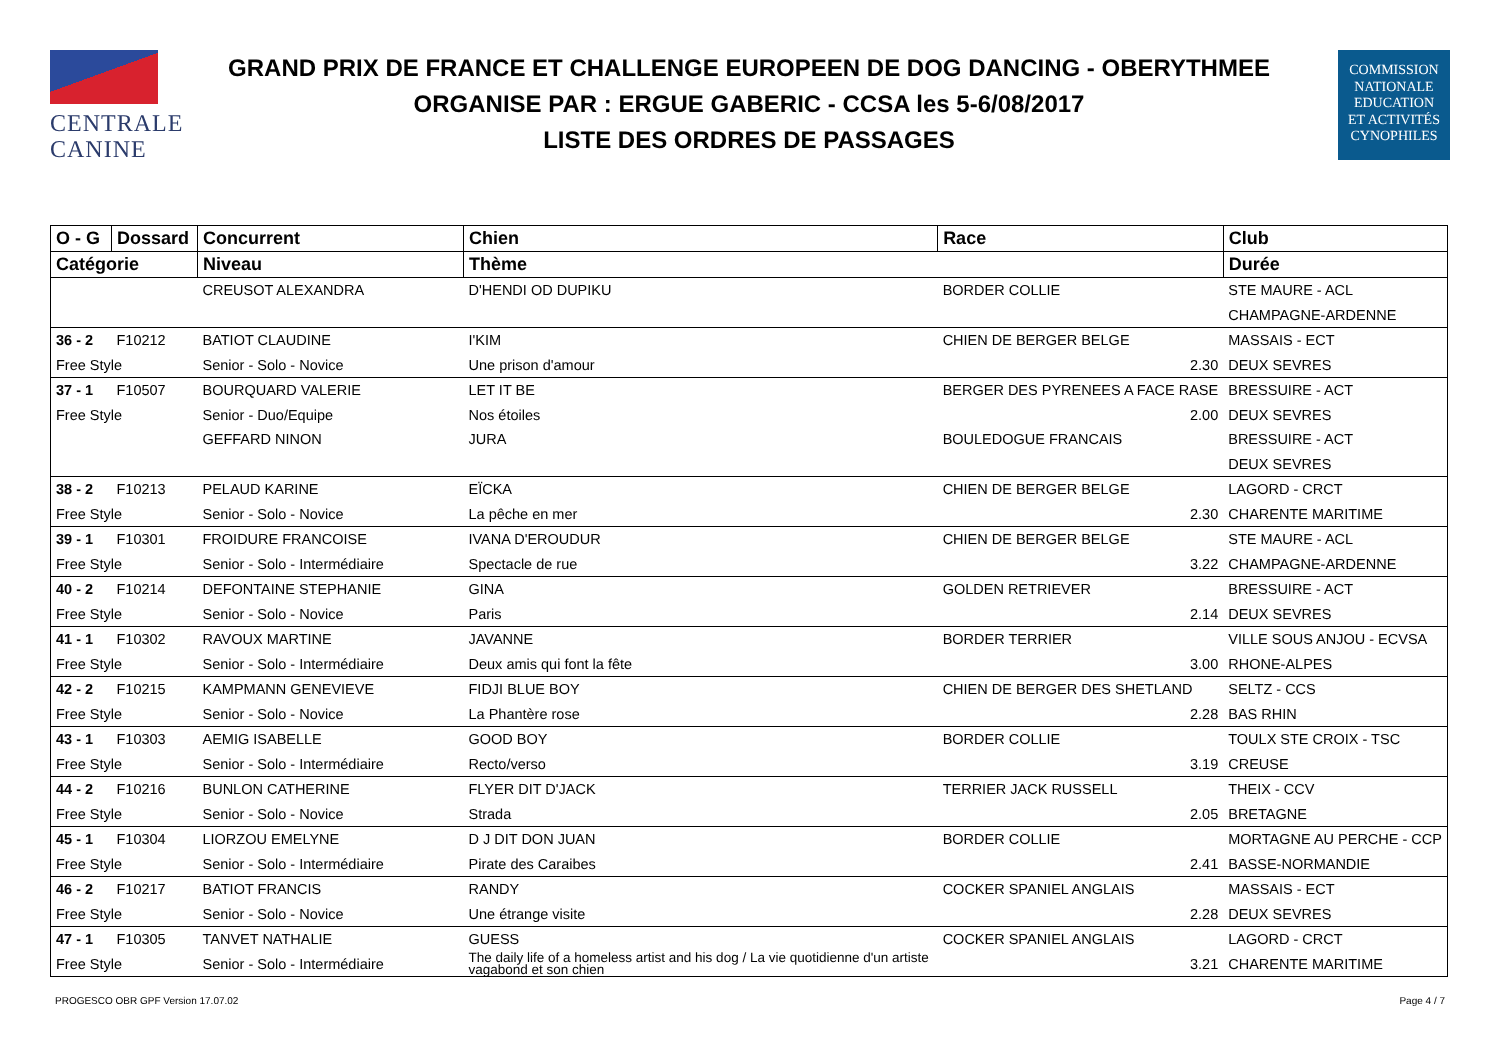CENTRALE
CANINE
GRAND PRIX DE FRANCE ET CHALLENGE EUROPEEN DE DOG DANCING - OBERYTHMEE
ORGANISE PAR : ERGUE GABERIC - CCSA les 5-6/08/2017
LISTE DES ORDRES DE PASSAGES
COMMISSION
NATIONALE
EDUCATION
ET ACTIVITÉS
CYNOPHILES
| O - G | Dossard | Concurrent | Chien | Race | | Club |
| --- | --- | --- | --- | --- | --- | --- |
| Catégorie | | Niveau | Thème | | | Durée |
| | | CREUSOT ALEXANDRA | D'HENDI OD DUPIKU | BORDER COLLIE | | STE MAURE - ACL |
| | | | | | | CHAMPAGNE-ARDENNE |
| 36 - 2 | F10212 | BATIOT CLAUDINE | I'KIM | CHIEN DE BERGER BELGE | | MASSAIS - ECT |
| Free Style | | Senior - Solo - Novice | Une prison d'amour | | 2.30 | DEUX SEVRES |
| 37 - 1 | F10507 | BOURQUARD VALERIE | LET IT BE | BERGER DES PYRENEES A FACE RASE | | BRESSUIRE - ACT |
| Free Style | | Senior - Duo/Equipe | Nos étoiles | | 2.00 | DEUX SEVRES |
| | | GEFFARD NINON | JURA | BOULEDOGUE FRANCAIS | | BRESSUIRE - ACT |
| | | | | | | DEUX SEVRES |
| 38 - 2 | F10213 | PELAUD KARINE | EÏCKA | CHIEN DE BERGER BELGE | | LAGORD - CRCT |
| Free Style | | Senior - Solo - Novice | La pêche en mer | | 2.30 | CHARENTE MARITIME |
| 39 - 1 | F10301 | FROIDURE FRANCOISE | IVANA D'EROUDUR | CHIEN DE BERGER BELGE | | STE MAURE - ACL |
| Free Style | | Senior - Solo - Intermédiaire | Spectacle de rue | | 3.22 | CHAMPAGNE-ARDENNE |
| 40 - 2 | F10214 | DEFONTAINE STEPHANIE | GINA | GOLDEN RETRIEVER | | BRESSUIRE - ACT |
| Free Style | | Senior - Solo - Novice | Paris | | 2.14 | DEUX SEVRES |
| 41 - 1 | F10302 | RAVOUX MARTINE | JAVANNE | BORDER TERRIER | | VILLE SOUS ANJOU - ECVSA |
| Free Style | | Senior - Solo - Intermédiaire | Deux amis qui font la fête | | 3.00 | RHONE-ALPES |
| 42 - 2 | F10215 | KAMPMANN GENEVIEVE | FIDJI BLUE BOY | CHIEN DE BERGER DES SHETLAND | | SELTZ - CCS |
| Free Style | | Senior - Solo - Novice | La Phantère rose | | 2.28 | BAS RHIN |
| 43 - 1 | F10303 | AEMIG ISABELLE | GOOD BOY | BORDER COLLIE | | TOULX STE CROIX - TSC |
| Free Style | | Senior - Solo - Intermédiaire | Recto/verso | | 3.19 | CREUSE |
| 44 - 2 | F10216 | BUNLON CATHERINE | FLYER DIT D'JACK | TERRIER JACK RUSSELL | | THEIX - CCV |
| Free Style | | Senior - Solo - Novice | Strada | | 2.05 | BRETAGNE |
| 45 - 1 | F10304 | LIORZOU EMELYNE | D J DIT DON JUAN | BORDER COLLIE | | MORTAGNE AU PERCHE - CCP |
| Free Style | | Senior - Solo - Intermédiaire | Pirate des Caraibes | | 2.41 | BASSE-NORMANDIE |
| 46 - 2 | F10217 | BATIOT FRANCIS | RANDY | COCKER SPANIEL ANGLAIS | | MASSAIS - ECT |
| Free Style | | Senior - Solo - Novice | Une étrange visite | | 2.28 | DEUX SEVRES |
| 47 - 1 | F10305 | TANVET NATHALIE | GUESS | COCKER SPANIEL ANGLAIS | | LAGORD - CRCT |
| Free Style | | Senior - Solo - Intermédiaire | The daily life of a homeless artist and his dog / La vie quotidienne d'un artiste vagabond et son chien | | 3.21 | CHARENTE MARITIME |
PROGESCO OBR GPF Version 17.07.02 Page 4 / 7